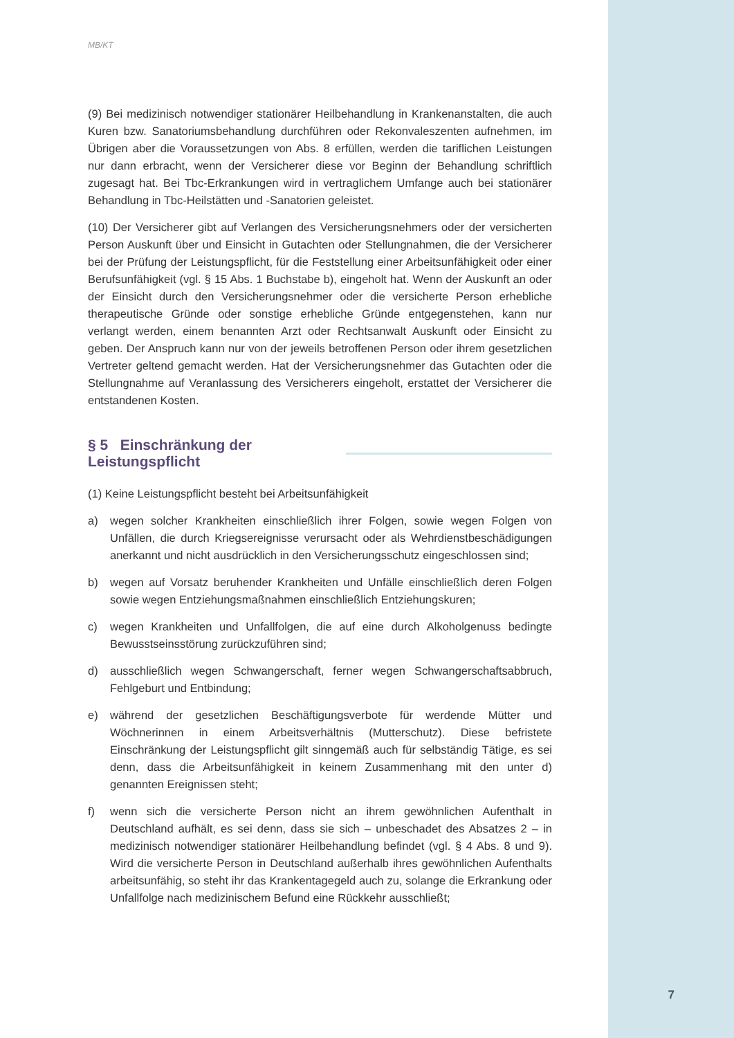MB/KT
(9) Bei medizinisch notwendiger stationärer Heilbehandlung in Krankenanstalten, die auch Kuren bzw. Sanatoriumsbehandlung durchführen oder Rekonvaleszenten aufnehmen, im Übrigen aber die Voraussetzungen von Abs. 8 erfüllen, werden die tariflichen Leistungen nur dann erbracht, wenn der Versicherer diese vor Beginn der Behandlung schriftlich zugesagt hat. Bei Tbc-Erkrankungen wird in vertraglichem Umfange auch bei stationärer Behandlung in Tbc-Heilstätten und -Sanatorien geleistet.
(10) Der Versicherer gibt auf Verlangen des Versicherungsnehmers oder der versicherten Person Auskunft über und Einsicht in Gutachten oder Stellungnahmen, die der Versicherer bei der Prüfung der Leistungspflicht, für die Feststellung einer Arbeitsunfähigkeit oder einer Berufsunfähigkeit (vgl. § 15 Abs. 1 Buchstabe b), eingeholt hat. Wenn der Auskunft an oder der Einsicht durch den Versicherungsnehmer oder die versicherte Person erhebliche therapeutische Gründe oder sonstige erhebliche Gründe entgegenstehen, kann nur verlangt werden, einem benannten Arzt oder Rechtsanwalt Auskunft oder Einsicht zu geben. Der Anspruch kann nur von der jeweils betroffenen Person oder ihrem gesetzlichen Vertreter geltend gemacht werden. Hat der Versicherungsnehmer das Gutachten oder die Stellungnahme auf Veranlassung des Versicherers eingeholt, erstattet der Versicherer die entstandenen Kosten.
§ 5 Einschränkung der Leistungspflicht
(1) Keine Leistungspflicht besteht bei Arbeitsunfähigkeit
a) wegen solcher Krankheiten einschließlich ihrer Folgen, sowie wegen Folgen von Unfällen, die durch Kriegsereignisse verursacht oder als Wehrdienstbeschädigungen anerkannt und nicht ausdrücklich in den Versicherungsschutz eingeschlossen sind;
b) wegen auf Vorsatz beruhender Krankheiten und Unfälle einschließlich deren Folgen sowie wegen Entziehungsmaßnahmen einschließlich Entziehungskuren;
c) wegen Krankheiten und Unfallfolgen, die auf eine durch Alkoholgenuss bedingte Bewusstseinsstörung zurückzuführen sind;
d) ausschließlich wegen Schwangerschaft, ferner wegen Schwangerschaftsabbruch, Fehlgeburt und Entbindung;
e) während der gesetzlichen Beschäftigungsverbote für werdende Mütter und Wöchnerinnen in einem Arbeitsverhältnis (Mutterschutz). Diese befristete Einschränkung der Leistungspflicht gilt sinngemäß auch für selbständig Tätige, es sei denn, dass die Arbeitsunfähigkeit in keinem Zusammenhang mit den unter d) genannten Ereignissen steht;
f) wenn sich die versicherte Person nicht an ihrem gewöhnlichen Aufenthalt in Deutschland aufhält, es sei denn, dass sie sich – unbeschadet des Absatzes 2 – in medizinisch notwendiger stationärer Heilbehandlung befindet (vgl. § 4 Abs. 8 und 9). Wird die versicherte Person in Deutschland außerhalb ihres gewöhnlichen Aufenthalts arbeitsunfähig, so steht ihr das Krankentagegeld auch zu, solange die Erkrankung oder Unfallfolge nach medizinischem Befund eine Rückkehr ausschließt;
7